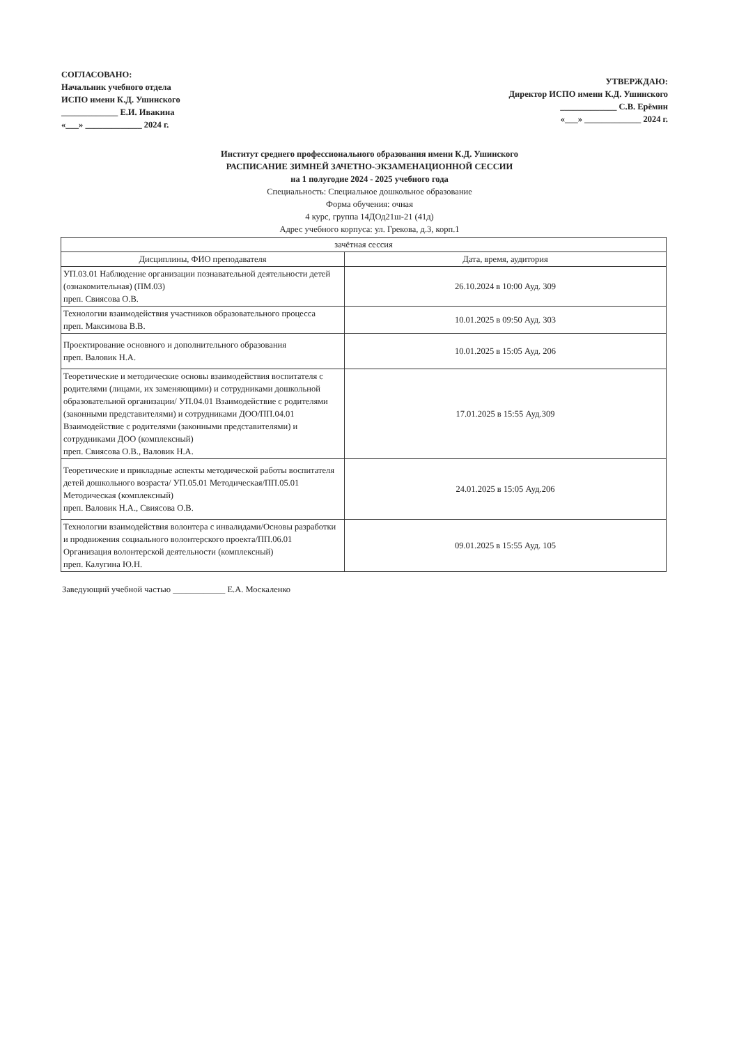СОГЛАСОВАНО:
Начальник учебного отдела
ИСПО имени К.Д. Ушинского
_____________ Е.И. Ивакина
«___» _____________ 2024 г.
УТВЕРЖДАЮ:
Директор ИСПО имени К.Д. Ушинского
_____________ С.В. Ерёмин
«___» _____________ 2024 г.
Институт среднего профессионального образования имени К.Д. Ушинского
РАСПИСАНИЕ ЗИМНЕЙ ЗАЧЕТНО-ЭКЗАМЕНАЦИОННОЙ СЕССИИ
на 1 полугодие 2024 - 2025 учебного года
Специальность: Специальное дошкольное образование
Форма обучения: очная
4 курс, группа 14ДОд21ш-21 (41д)
Адрес учебного корпуса: ул. Грекова, д.3, корп.1
| зачётная сессия | |
| --- | --- |
| Дисциплины, ФИО преподавателя | Дата, время, аудитория |
| УП.03.01 Наблюдение организации познавательной деятельности детей (ознакомительная) (ПМ.03) преп. Свиясова О.В. | 26.10.2024 в 10:00 Ауд. 309 |
| Технологии взаимодействия участников образовательного процесса преп. Максимова В.В. | 10.01.2025 в 09:50 Ауд. 303 |
| Проектирование основного и дополнительного образования преп. Валовик Н.А. | 10.01.2025 в 15:05 Ауд. 206 |
| Теоретические и методические основы взаимодействия воспитателя с родителями (лицами, их заменяющими) и сотрудниками дошкольной образовательной организации/ УП.04.01 Взаимодействие с родителями (законными представителями) и сотрудниками ДОО/ПП.04.01 Взаимодействие с родителями (законными представителями) и сотрудниками ДОО (комплексный) преп. Свиясова О.В., Валовик Н.А. | 17.01.2025 в 15:55 Ауд.309 |
| Теоретические и прикладные аспекты методической работы воспитателя детей дошкольного возраста/ УП.05.01 Методическая/ПП.05.01 Методическая (комплексный) преп. Валовик Н.А., Свиясова О.В. | 24.01.2025 в 15:05 Ауд.206 |
| Технологии взаимодействия волонтера с инвалидами/Основы разработки и продвижения социального волонтерского проекта/ПП.06.01 Организация волонтерской деятельности (комплексный) преп. Калугина Ю.Н. | 09.01.2025 в 15:55 Ауд. 105 |
Заведующий учебной частью ____________ Е.А. Москаленко